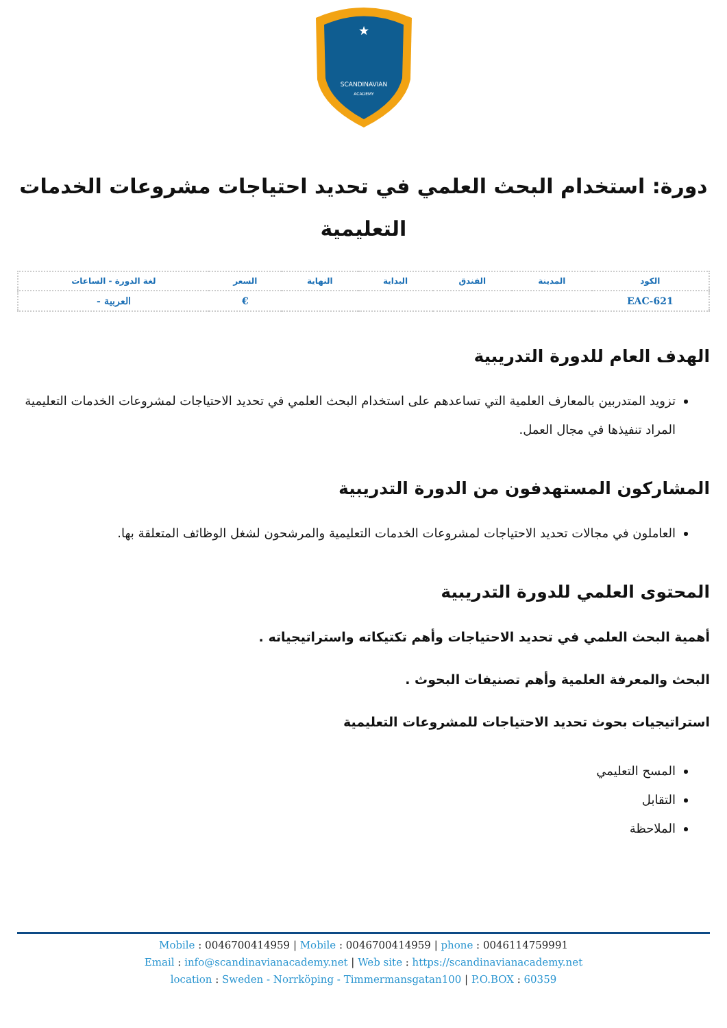SCANDINAVIAN
ACADEMY
★
دورة: استخدام البحث العلمي في تحديد احتياجات مشروعات الخدمات التعليمية
| الكود | المدينة | الفندق | البداية | النهاية | السعر | لغة الدورة - الساعات |
| --- | --- | --- | --- | --- | --- | --- |
| EAC-621 | | | | | € | العربية - |
الهدف العام للدورة التدريبية
تزويد المتدربين بالمعارف العلمية التي تساعدهم على استخدام البحث العلمي في تحديد الاحتياجات لمشروعات الخدمات التعليمية المراد تنفيذها في مجال العمل.
المشاركون المستهدفون من الدورة التدريبية
العاملون في مجالات تحديد الاحتياجات لمشروعات الخدمات التعليمية والمرشحون لشغل الوظائف المتعلقة بها.
المحتوى العلمي للدورة التدريبية
أهمية البحث العلمي في تحديد الاحتياجات وأهم تكتيكاته واستراتيجياته .
البحث والمعرفة العلمية وأهم تصنيفات البحوث .
استراتيجيات بحوث تحديد الاحتياجات للمشروعات التعليمية
المسح التعليمي
التقابل
الملاحظة
Mobile : 0046700414959 | Mobile : 0046700414959 | phone : 0046114759991
Email : info@scandinavianacademy.net | Web site : https://scandinavianacademy.net
location : Sweden - Norrköping - Timmermansgatan100 | P.O.BOX : 60359